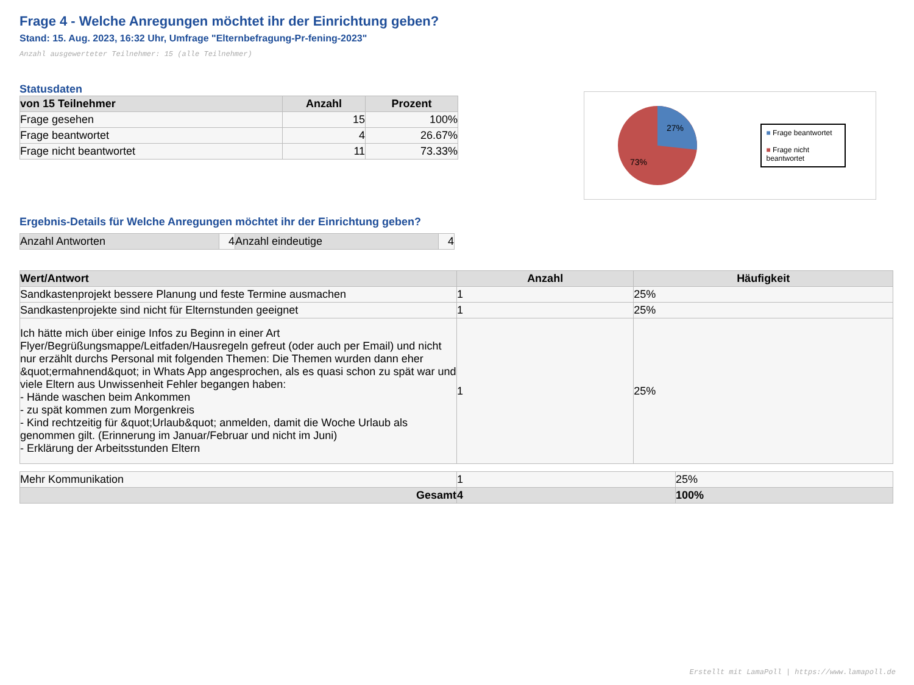Frage 4 - Welche Anregungen möchtet ihr der Einrichtung geben?
Stand: 15. Aug. 2023, 16:32 Uhr, Umfrage "Elternbefragung-Pr-fening-2023"
Anzahl ausgewerteter Teilnehmer: 15 (alle Teilnehmer)
Statusdaten
| von 15 Teilnehmer | Anzahl | Prozent |
| --- | --- | --- |
| Frage gesehen | 15 | 100% |
| Frage beantwortet | 4 | 26.67% |
| Frage nicht beantwortet | 11 | 73.33% |
27%
73%
■ Frage beantwortet
■ Frage nicht beantwortet
Ergebnis-Details für Welche Anregungen möchtet ihr der Einrichtung geben?
| Anzahl Antworten | 4 | Anzahl eindeutige | 4 |
| Wert/Antwort | Anzahl | Häufigkeit |
| --- | --- | --- |
| Sandkastenprojekt bessere Planung und feste Termine ausmachen | 1 | 25% |
| Sandkastenprojekte sind nicht für Elternstunden geeignet | 1 | 25% |
| Ich hätte mich über einige Infos zu Beginn in einer Art Flyer/Begrüßungsmappe/Leitfaden/Hausregeln gefreut (oder auch per Email) und nicht nur erzählt durchs Personal mit folgenden Themen: Die Themen wurden dann eher &quot;ermahnend&quot; in Whats App angesprochen, als es quasi schon zu spät war und viele Eltern aus Unwissenheit Fehler begangen haben: - Hände waschen beim Ankommen - zu spät kommen zum Morgenkreis - Kind rechtzeitig für &quot;Urlaub&quot; anmelden, damit die Woche Urlaub als genommen gilt. (Erinnerung im Januar/Februar und nicht im Juni) - Erklärung der Arbeitsstunden Eltern | 1 | 25% |
| Mehr Kommunikation | 1 | 25% |
| Gesamt | 4 | 100% |
Erstellt mit LamaPoll | https://www.lamapoll.de